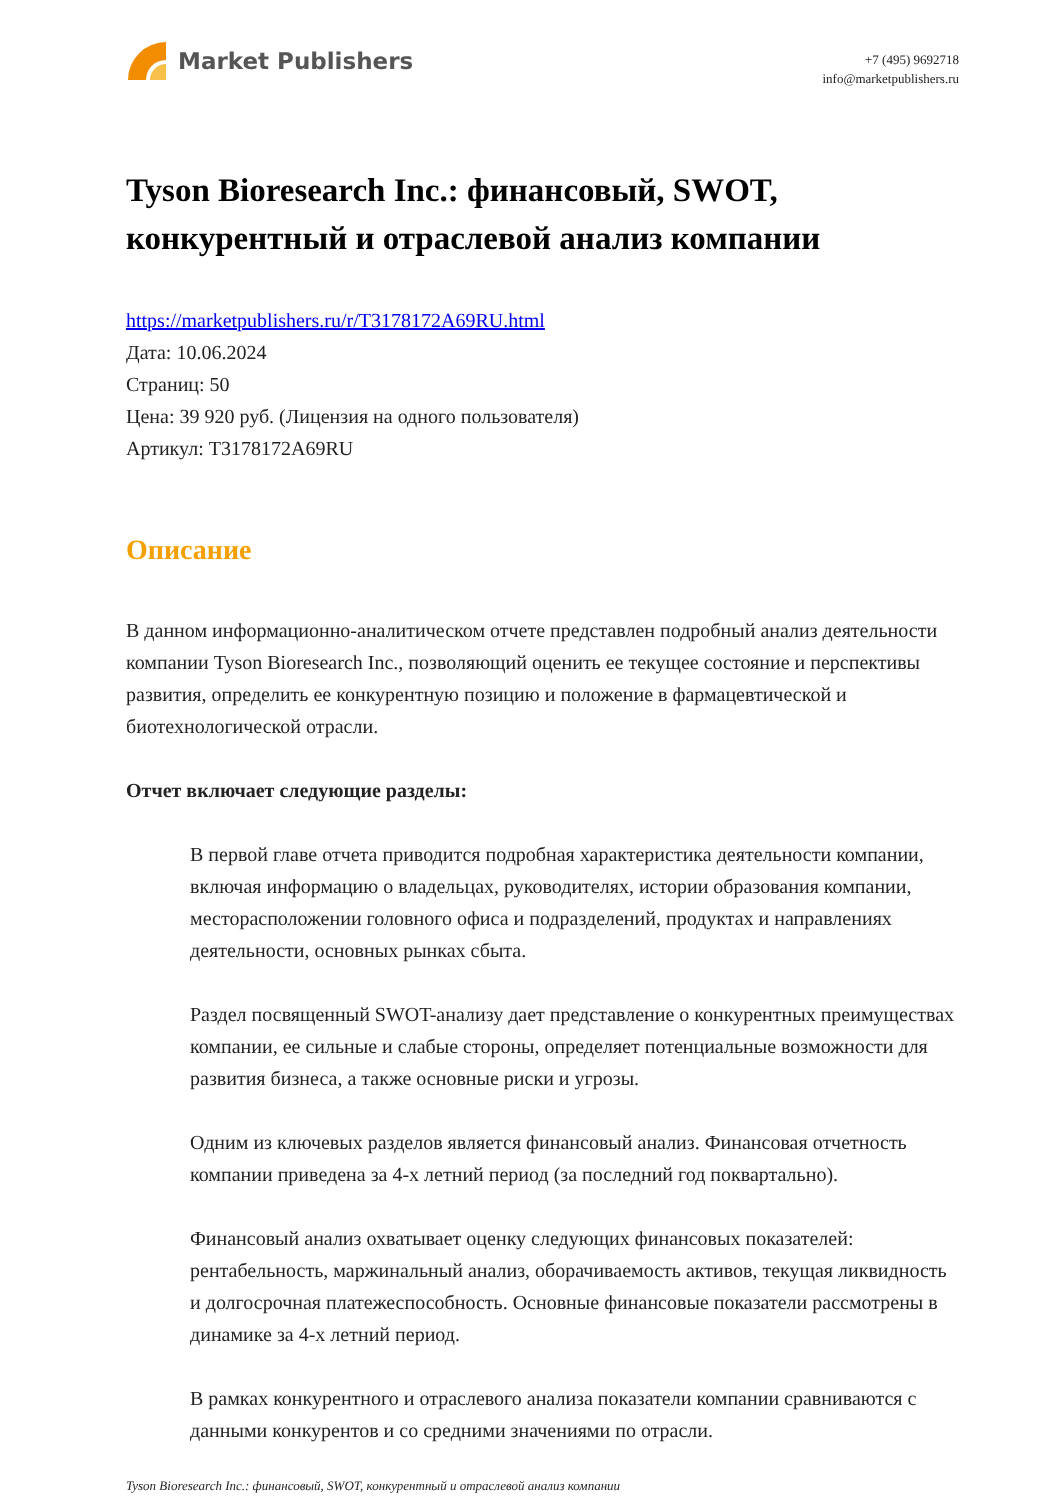Market Publishers
+7 (495) 9692718
info@marketpublishers.ru
Tyson Bioresearch Inc.: финансовый, SWOT, конкурентный и отраслевой анализ компании
https://marketpublishers.ru/r/T3178172A69RU.html
Дата: 10.06.2024
Страниц: 50
Цена: 39 920 руб. (Лицензия на одного пользователя)
Артикул: T3178172A69RU
Описание
В данном информационно-аналитическом отчете представлен подробный анализ деятельности компании Tyson Bioresearch Inc., позволяющий оценить ее текущее состояние и перспективы развития, определить ее конкурентную позицию и положение в фармацевтической и биотехнологической отрасли.
Отчет включает следующие разделы:
В первой главе отчета приводится подробная характеристика деятельности компании, включая информацию о владельцах, руководителях, истории образования компании, месторасположении головного офиса и подразделений, продуктах и направлениях деятельности, основных рынках сбыта.
Раздел посвященный SWOT-анализу дает представление о конкурентных преимуществах компании, ее сильные и слабые стороны, определяет потенциальные возможности для развития бизнеса, а также основные риски и угрозы.
Одним из ключевых разделов является финансовый анализ. Финансовая отчетность компании приведена за 4-х летний период (за последний год поквартально).
Финансовый анализ охватывает оценку следующих финансовых показателей: рентабельность, маржинальный анализ, оборачиваемость активов, текущая ликвидность и долгосрочная платежеспособность. Основные финансовые показатели рассмотрены в динамике за 4-х летний период.
В рамках конкурентного и отраслевого анализа показатели компании сравниваются с данными конкурентов и со средними значениями по отрасли.
Tyson Bioresearch Inc.: финансовый, SWOT, конкурентный и отраслевой анализ компании